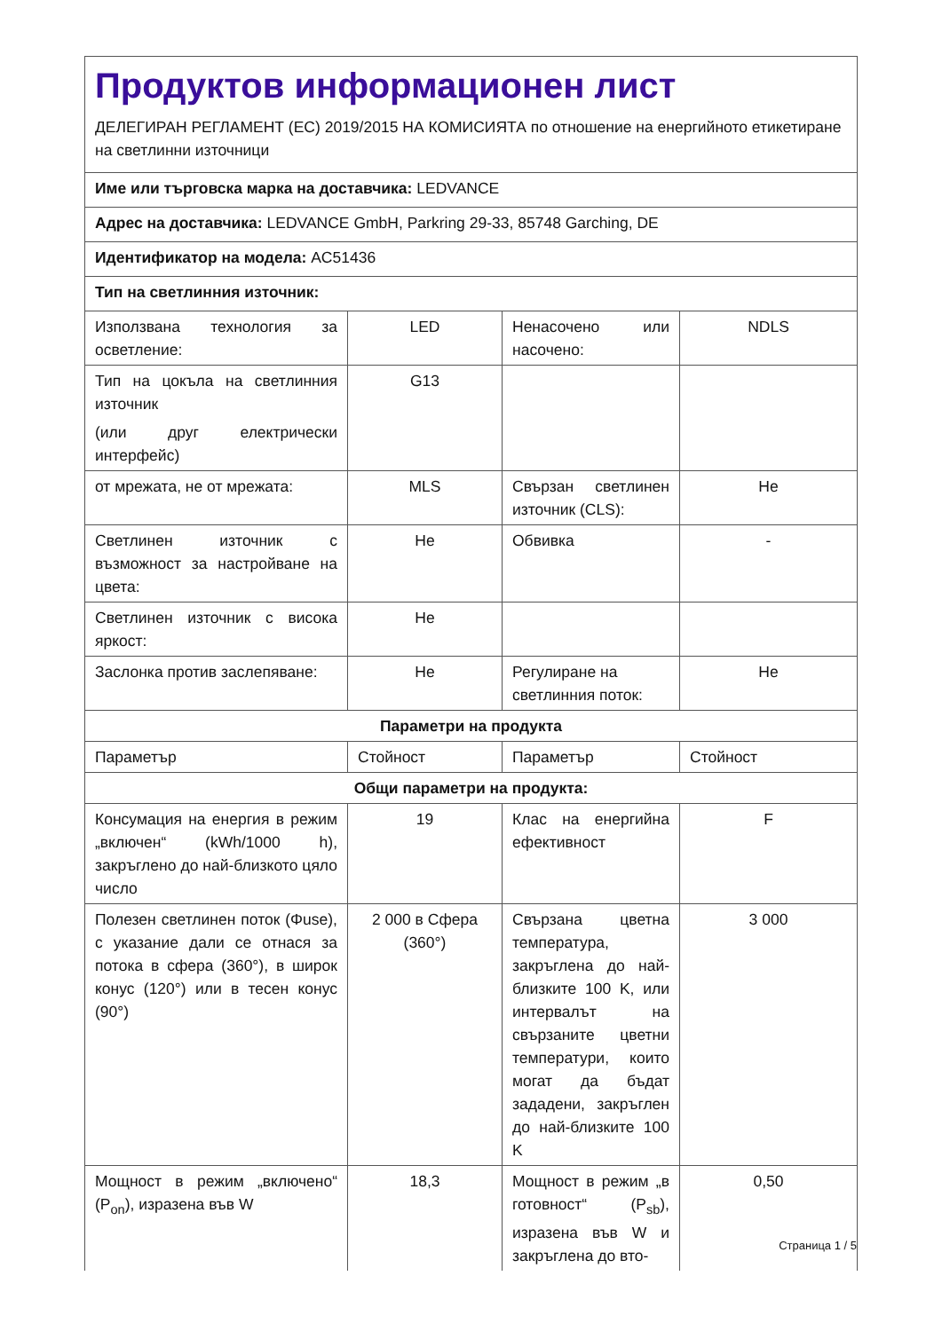| Продуктов информационен лист ДЕЛЕГИРАН РЕГЛАМЕНТ (ЕС) 2019/2015 НА КОМИСИЯТА по отношение на енергийното етикетиране на светлинни източници | | | |
| Име или търговска марка на доставчика: LEDVANCE | | | |
| Адрес на доставчика: LEDVANCE GmbH, Parkring 29-33, 85748 Garching, DE | | | |
| Идентификатор на модела: AC51436 | | | |
| Тип на светлинния източник: | | | |
| Използвана технология за осветление: | LED | Ненасочено или насочено: | NDLS |
| Тип на цокъла на светлинния източник (или друг електрически интерфейс) | G13 | | |
| от мрежата, не от мрежата: | MLS | Свързан светлинен източник (CLS): | Не |
| Светлинен източник с възможност за настройване на цвета: | Не | Обвивка | - |
| Светлинен източник с висока яркост: | Не | | |
| Заслонка против заслепяване: | Не | Регулиране на светлинния поток: | Не |
| Параметри на продукта | | | |
| Параметър | Стойност | Параметър | Стойност |
| Общи параметри на продукта: | | | |
| Консумация на енергия в режим „включен“ (kWh/1000 h), закръглено до най-близкото цяло число | 19 | Клас на енергийна ефективност | F |
| Полезен светлинен поток (Φuse), с указание дали се отнася за потока в сфера (360°), в широк конус (120°) или в тесен конус (90°) | 2 000 в Сфера (360°) | Свързана цветна температура, закръглена до най-близките 100 K, или интервалът на свързаните цветни температури, които могат да бъдат зададени, закръглен до най-близките 100 K | 3 000 |
| Мощност в режим „включено“ (P<sub>on</sub>), изразена във W | 18,3 | Мощност в режим „в готовност“ (P<sub>sb</sub>), изразена във W и закръглена до вто- | 0,50 |
Страница 1 / 5